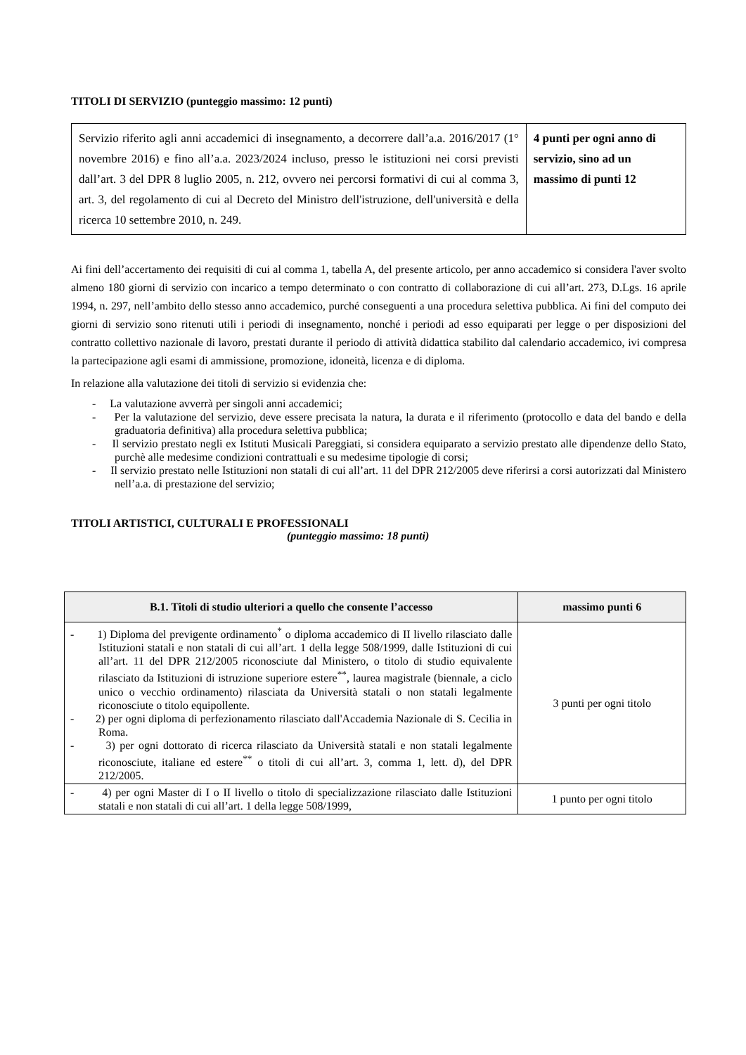TITOLI DI SERVIZIO (punteggio massimo: 12 punti)
| Servizio riferito agli anni accademici di insegnamento, a decorrere dall’a.a. 2016/2017 (1° novembre 2016) e fino all’a.a. 2023/2024 incluso, presso le istituzioni nei corsi previsti dall’art. 3 del DPR 8 luglio 2005, n. 212, ovvero nei percorsi formativi di cui al comma 3, art. 3, del regolamento di cui al Decreto del Ministro dell'istruzione, dell'università e della ricerca 10 settembre 2010, n. 249. | 4 punti per ogni anno di servizio, sino ad un massimo di punti 12 |
Ai fini dell’accertamento dei requisiti di cui al comma 1, tabella A, del presente articolo, per anno accademico si considera l'aver svolto almeno 180 giorni di servizio con incarico a tempo determinato o con contratto di collaborazione di cui all’art. 273, D.Lgs. 16 aprile 1994, n. 297, nell’ambito dello stesso anno accademico, purché conseguenti a una procedura selettiva pubblica. Ai fini del computo dei giorni di servizio sono ritenuti utili i periodi di insegnamento, nonché i periodi ad esso equiparati per legge o per disposizioni del contratto collettivo nazionale di lavoro, prestati durante il periodo di attività didattica stabilito dal calendario accademico, ivi compresa la partecipazione agli esami di ammissione, promozione, idoneità, licenza e di diploma.
In relazione alla valutazione dei titoli di servizio si evidenzia che:
- La valutazione avverrà per singoli anni accademici;
- Per la valutazione del servizio, deve essere precisata la natura, la durata e il riferimento (protocollo e data del bando e della graduatoria definitiva) alla procedura selettiva pubblica;
- Il servizio prestato negli ex Istituti Musicali Pareggiati, si considera equiparato a servizio prestato alle dipendenze dello Stato, purchè alle medesime condizioni contrattuali e su medesime tipologie di corsi;
- Il servizio prestato nelle Istituzioni non statali di cui all’art. 11 del DPR 212/2005 deve riferirsi a corsi autorizzati dal Ministero nell’a.a. di prestazione del servizio;
TITOLI ARTISTICI, CULTURALI E PROFESSIONALI
(punteggio massimo: 18 punti)
| B.1. Titoli di studio ulteriori a quello che consente l’accesso | massimo punti 6 |
| --- | --- |
| - 1) Diploma del previgente ordinamento<sup>*</sup> o diploma accademico di II livello rilasciato dalle Istituzioni statali e non statali di cui all’art. 1 della legge 508/1999, dalle Istituzioni di cui all’art. 11 del DPR 212/2005 riconosciute dal Ministero, o titolo di studio equivalente rilasciato da Istituzioni di istruzione superiore estere<sup>**</sup>, laurea magistrale (biennale, a ciclo unico o vecchio ordinamento) rilasciata da Università statali o non statali legalmente riconosciute o titolo equipollente. - 2) per ogni diploma di perfezionamento rilasciato dall'Accademia Nazionale di S. Cecilia in Roma. - 3) per ogni dottorato di ricerca rilasciato da Università statali e non statali legalmente riconosciute, italiane ed estere<sup>**</sup> o titoli di cui all’art. 3, comma 1, lett. d), del DPR 212/2005. | 3 punti per ogni titolo |
| - 4) per ogni Master di I o II livello o titolo di specializzazione rilasciato dalle Istituzioni statali e non statali di cui all’art. 1 della legge 508/1999, | 1 punto per ogni titolo |